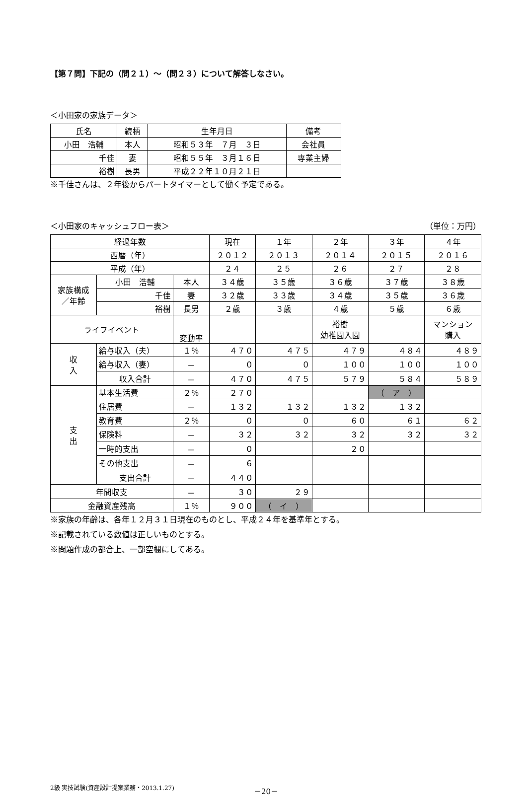【第７問】下記の（問２１）～（問２３）について解答しなさい。
＜小田家の家族データ＞
| 氏名 | 続柄 | 生年月日 | 備考 |
| --- | --- | --- | --- |
| 小田 浩輔 | 本人 | 昭和５３年 ７月 ３日 | 会社員 |
| 千佳 | 妻 | 昭和５５年 ３月１６日 | 専業主婦 |
| 裕樹 | 長男 | 平成２２年１０月２１日 | |
※千佳さんは、２年後からパートタイマーとして働く予定である。
＜小田家のキャッシュフロー表＞ （単位：万円）
| 経過年数 | | | | 現在 | １年 | ２年 | ３年 | ４年 |
| --- | --- | --- | --- | --- | --- | --- | --- | --- |
| 西暦（年） | | | | ２０１２ | ２０１３ | ２０１４ | ２０１５ | ２０１６ |
| 平成（年） | | | | ２４ | ２５ | ２６ | ２７ | ２８ |
| 家族構成 ／年齢 | | 小田 浩輔 | 本人 | ３４歳 | ３５歳 | ３６歳 | ３７歳 | ３８歳 |
| | | 千佳 | 妻 | ３２歳 | ３３歳 | ３４歳 | ３５歳 | ３６歳 |
| | | 裕樹 | 長男 | ２歳 | ３歳 | ４歳 | ５歳 | ６歳 |
| ライフイベント | | | 変動率 | | | 裕樹 幼稚園入園 | | マンション 購入 |
| 収 入 | 給与収入（夫） | | １％ | ４７０ | ４７５ | ４７９ | ４８４ | ４８９ |
| | 給与収入（妻） | | － | ０ | ０ | １００ | １００ | １００ |
| | 収入合計 | | － | ４７０ | ４７５ | ５７９ | ５８４ | ５８９ |
| 支 出 | 基本生活費 | | ２％ | ２７０ | | | （ ア ） | |
| | 住居費 | | － | １３２ | １３２ | １３２ | １３２ | |
| | 教育費 | | ２％ | ０ | ０ | ６０ | ６１ | ６２ |
| | 保険料 | | － | ３２ | ３２ | ３２ | ３２ | ３２ |
| | 一時的支出 | | － | ０ | | ２０ | | |
| | その他支出 | | － | ６ | | | | |
| | 支出合計 | | － | ４４０ | | | | |
| 年間収支 | | | － | ３０ | ２９ | | | |
| 金融資産残高 | | | １％ | ９００ | （ イ ） | | | |
※家族の年齢は、各年１２月３１日現在のものとし、平成２４年を基準年とする。
※記載されている数値は正しいものとする。
※問題作成の都合上、一部空欄にしてある。
2級 実技試験(資産設計提案業務・2013.1.27) －20－